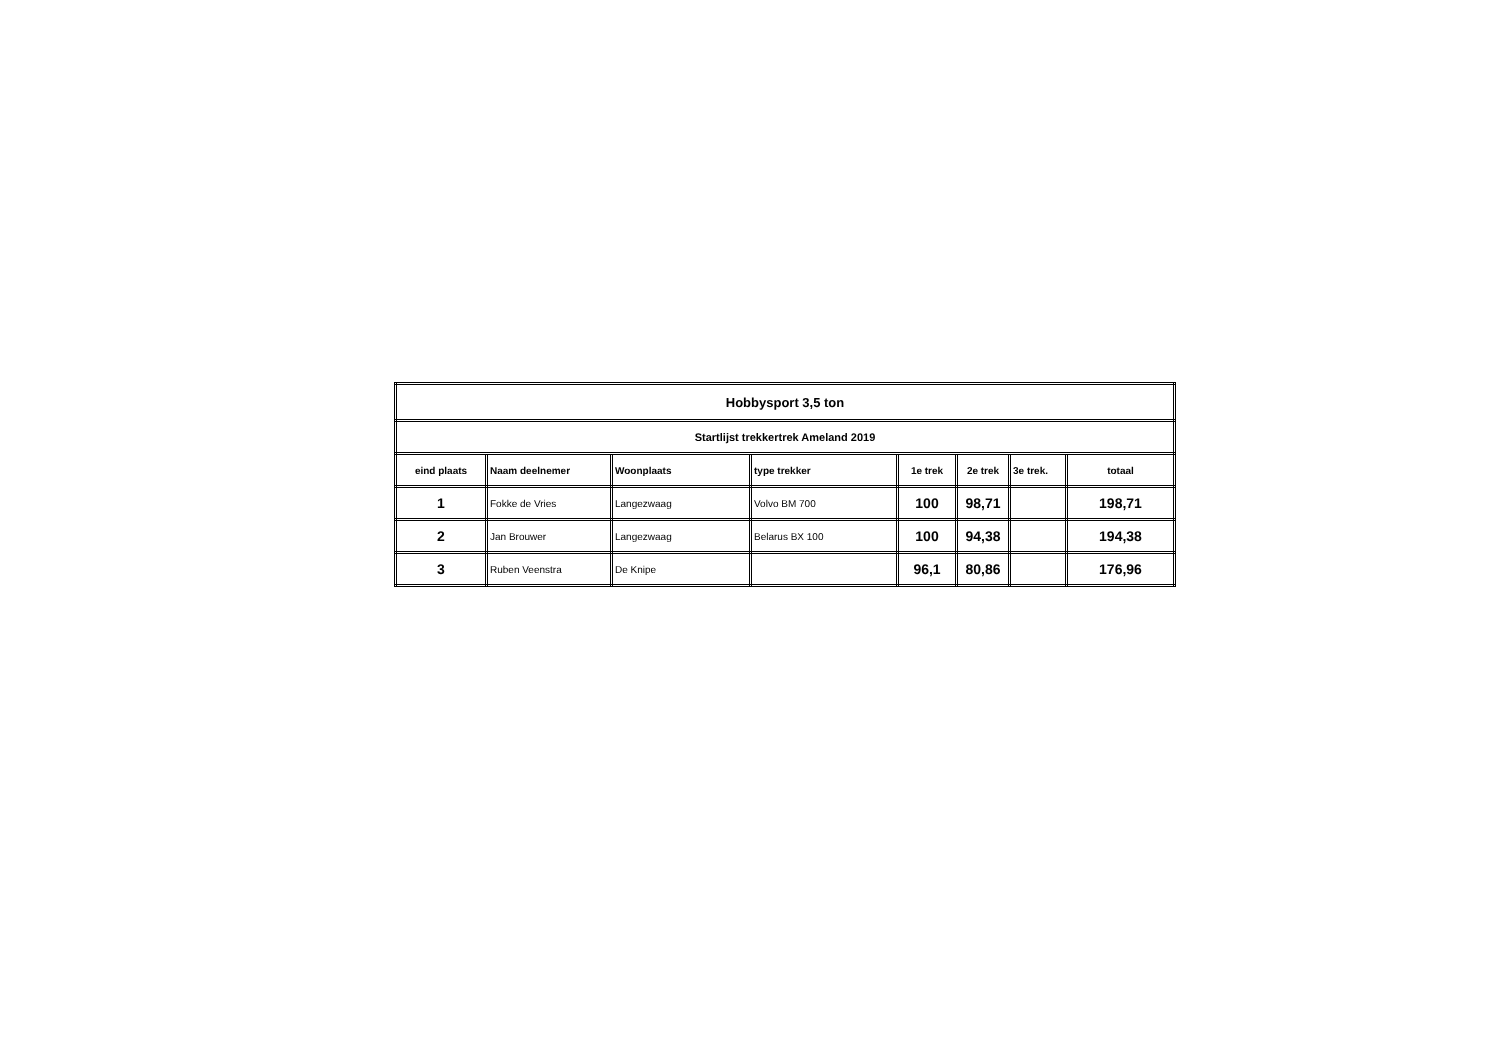| Hobbysport 3,5 ton | | | | | | | |
| Startlijst trekkertrek Ameland 2019 | | | | | | | |
| eind plaats | Naam deelnemer | Woonplaats | type trekker | 1e trek | 2e trek | 3e trek. | totaal |
| 1 | Fokke de Vries | Langezwaag | Volvo BM 700 | 100 | 98,71 | | 198,71 |
| 2 | Jan Brouwer | Langezwaag | Belarus BX 100 | 100 | 94,38 | | 194,38 |
| 3 | Ruben Veenstra | De Knipe | | 96,1 | 80,86 | | 176,96 |